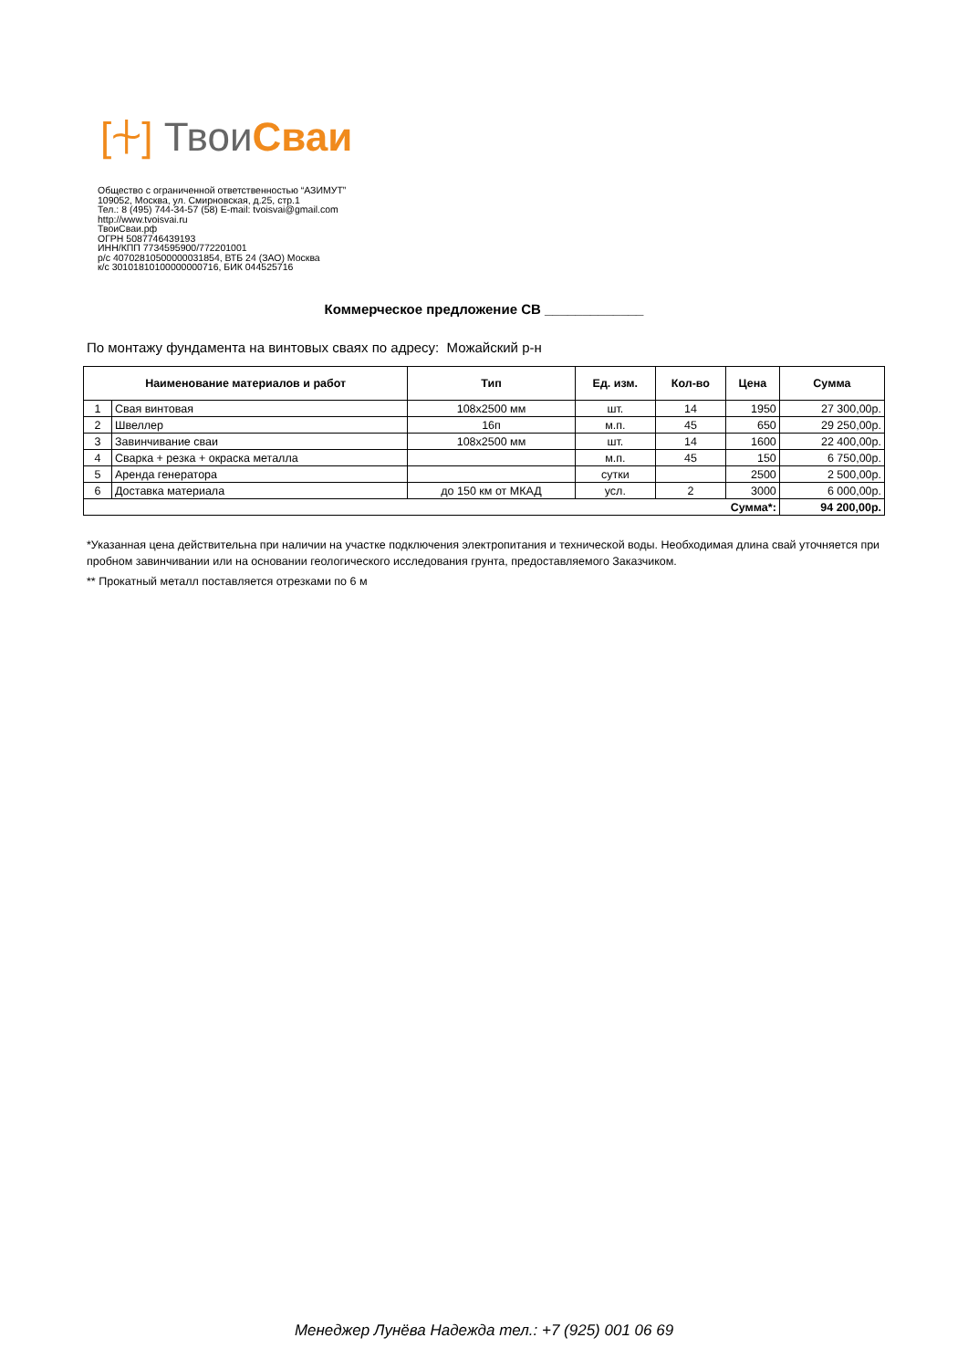[⍭] ТвоиСваи
Общество с ограниченной ответственностью “АЗИМУТ”
109052, Москва, ул. Смирновская, д.25, стр.1
Тел.: 8 (495) 744-34-57 (58) E-mail: tvoisvai@gmail.com
http://www.tvoisvai.ru
ТвоиСваи.рф
ОГРН 5087746439193
ИНН/КПП 7734595900/772201001
р/с 40702810500000031854, ВТБ 24 (ЗАО) Москва
к/с 30101810100000000716, БИК 044525716
Коммерческое предложение СВ _____________
По монтажу фундамента на винтовых сваях по адресу: Можайский р-н
| Наименование материалов и работ | | Тип | Ед. изм. | Кол-во | Цена | Сумма |
| --- | --- | --- | --- | --- | --- | --- |
| 1 | Свая винтовая | 108х2500 мм | шт. | 14 | 1950 | 27 300,00р. |
| 2 | Швеллер | 16п | м.п. | 45 | 650 | 29 250,00р. |
| 3 | Завинчивание сваи | 108х2500 мм | шт. | 14 | 1600 | 22 400,00р. |
| 4 | Сварка + резка + окраска металла | | м.п. | 45 | 150 | 6 750,00р. |
| 5 | Аренда генератора | | сутки | | 2500 | 2 500,00р. |
| 6 | Доставка материала | до 150 км от МКАД | усл. | 2 | 3000 | 6 000,00р. |
| Сумма*: | | | | | | 94 200,00р. |
*Указанная цена действительна при наличии на участке подключения электропитания и технической воды. Необходимая длина свай уточняется при пробном завинчивании или на основании геологического исследования грунта, предоставляемого Заказчиком.
** Прокатный металл поставляется отрезками по 6 м
Менеджер Лунёва Надежда тел.: +7 (925) 001 06 69